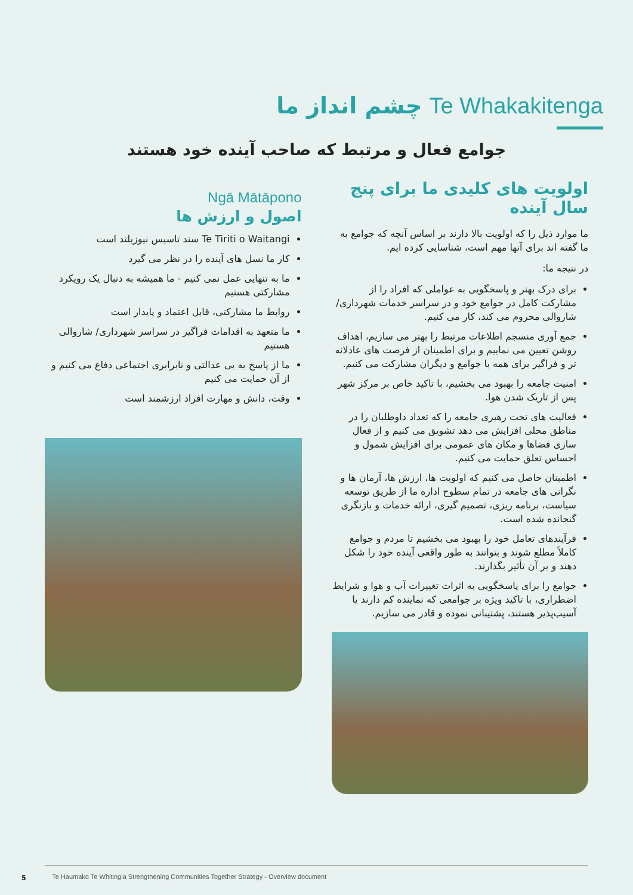چشم انداز ما Te Whakakitenga
جوامع فعال و مرتبط که صاحب آینده خود هستند
Ngā Mātāpono
اصول و ارزش ها
Te Tiriti o Waitangi سند تاسیس نیوزیلند است
کار ما نسل های آینده را در نظر می گیرد
ما به تنهایی عمل نمی کنیم - ما همیشه به دنبال یک رویکرد مشارکتی هستیم
روابط ما مشارکتی، قابل اعتماد و پایدار است
ما متعهد به اقدامات فراگیر در سراسر شهرداری/ شاروالی هستیم
ما از پاسخ به بی عدالتی و نابرابری اجتماعی دفاع می کنیم و از آن حمایت می کنیم
وقت، دانش و مهارت افراد ارزشمند است
اولویت های کلیدی ما برای پنج سال آینده
ما موارد ذیل را که اولویت بالا دارند بر اساس آنچه که جوامع به ما گفته اند برای آنها مهم است، شناسایی کرده ایم.
در نتیجه ما:
برای درک بهتر و پاسخگویی به عواملی که افراد را از مشارکت کامل در جوامع خود و در سراسر خدمات شهرداری/شاروالی محروم می کند، کار می کنیم.
جمع آوری منسجم اطلاعات مرتبط را بهتر می سازیم، اهداف روشن تعیین می نماییم و برای اطمینان از فرصت های عادلانه تر و فراگیر برای همه با جوامع و دیگران مشارکت می کنیم.
امنیت جامعه را بهبود می بخشیم، با تاکید خاص بر مرکز شهر پس از تاریک شدن هوا.
فعالیت های تحت رهبری جامعه را که تعداد داوطلبان را در مناطق محلی افزایش می دهد تشویق می کنیم و از فعال سازی فضاها و مکان های عمومی برای افزایش شمول و احساس تعلق حمایت می کنیم.
اطمینان حاصل می کنیم که اولویت ها، ارزش ها، آرمان ها و نگرانی های جامعه در تمام سطوح اداره ما از طریق توسعه سیاست، برنامه ریزی، تصمیم گیری، ارائه خدمات و بازنگری گنجانده شده است.
فرآیندهای تعامل خود را بهبود می بخشیم تا مردم و جوامع کاملاً مطلع شوند و بتوانند به طور واقعی آینده خود را شکل دهند و بر آن تأثیر بگذارند.
جوامع را برای پاسخگویی به اثرات تغییرات آب و هوا و شرایط اضطراری، با تاکید ویژه بر جوامعی که نماینده کم دارند یا آسیب‌پذیر هستند، پشتیبانی نموده و قادر می سازیم.
5
Te Haumako Te Whitingia Strengthening Communities Together Strategy - Overview document